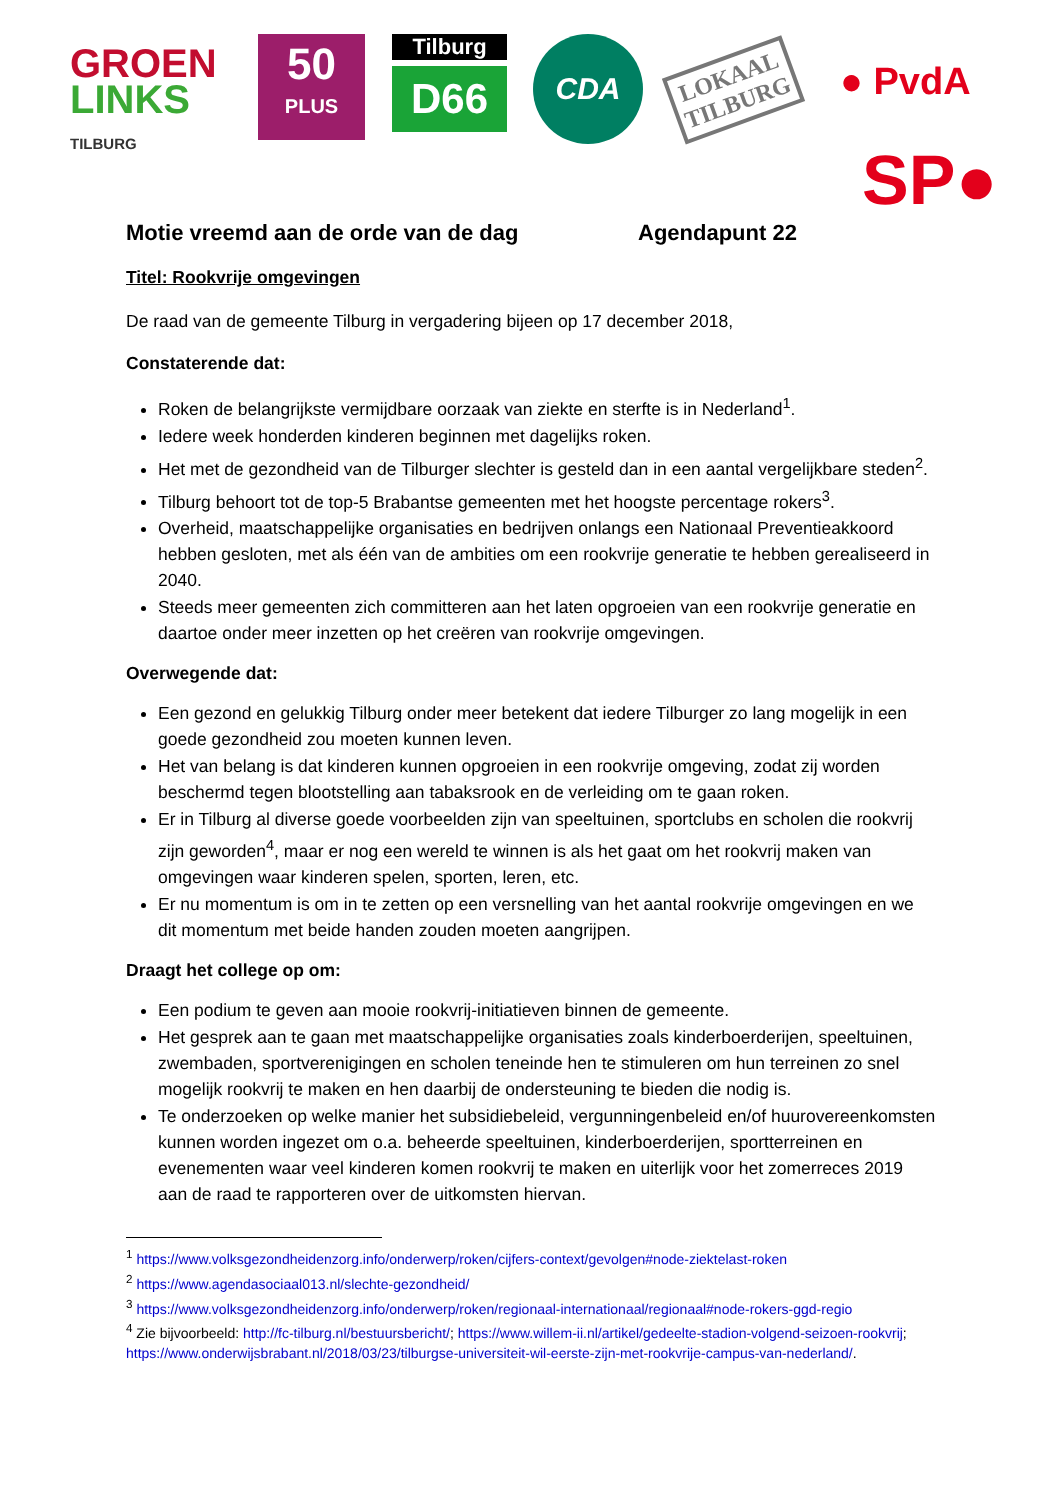GROEN
LINKS
TILBURG
50
PLUS
Tilburg
D66
CDA
LOKAAL
TILBURG
● PvdA
SP●
Motie vreemd aan de orde van de dag Agendapunt 22
Titel: Rookvrije omgevingen
De raad van de gemeente Tilburg in vergadering bijeen op 17 december 2018,
Constaterende dat:
Roken de belangrijkste vermijdbare oorzaak van ziekte en sterfte is in Nederland<sup>1</sup>.
Iedere week honderden kinderen beginnen met dagelijks roken.
Het met de gezondheid van de Tilburger slechter is gesteld dan in een aantal vergelijkbare steden<sup>2</sup>.
Tilburg behoort tot de top-5 Brabantse gemeenten met het hoogste percentage rokers<sup>3</sup>.
Overheid, maatschappelijke organisaties en bedrijven onlangs een Nationaal Preventieakkoord hebben gesloten, met als één van de ambities om een rookvrije generatie te hebben gerealiseerd in 2040.
Steeds meer gemeenten zich committeren aan het laten opgroeien van een rookvrije generatie en daartoe onder meer inzetten op het creëren van rookvrije omgevingen.
Overwegende dat:
Een gezond en gelukkig Tilburg onder meer betekent dat iedere Tilburger zo lang mogelijk in een goede gezondheid zou moeten kunnen leven.
Het van belang is dat kinderen kunnen opgroeien in een rookvrije omgeving, zodat zij worden beschermd tegen blootstelling aan tabaksrook en de verleiding om te gaan roken.
Er in Tilburg al diverse goede voorbeelden zijn van speeltuinen, sportclubs en scholen die rookvrij zijn geworden<sup>4</sup>, maar er nog een wereld te winnen is als het gaat om het rookvrij maken van omgevingen waar kinderen spelen, sporten, leren, etc.
Er nu momentum is om in te zetten op een versnelling van het aantal rookvrije omgevingen en we dit momentum met beide handen zouden moeten aangrijpen.
Draagt het college op om:
Een podium te geven aan mooie rookvrij-initiatieven binnen de gemeente.
Het gesprek aan te gaan met maatschappelijke organisaties zoals kinderboerderijen, speeltuinen, zwembaden, sportverenigingen en scholen teneinde hen te stimuleren om hun terreinen zo snel mogelijk rookvrij te maken en hen daarbij de ondersteuning te bieden die nodig is.
Te onderzoeken op welke manier het subsidiebeleid, vergunningenbeleid en/of huurovereenkomsten kunnen worden ingezet om o.a. beheerde speeltuinen, kinderboerderijen, sportterreinen en evenementen waar veel kinderen komen rookvrij te maken en uiterlijk voor het zomerreces 2019 aan de raad te rapporteren over de uitkomsten hiervan.
<sup>1</sup> https://www.volksgezondheidenzorg.info/onderwerp/roken/cijfers-context/gevolgen#node-ziektelast-roken
<sup>2</sup> https://www.agendasociaal013.nl/slechte-gezondheid/
<sup>3</sup> https://www.volksgezondheidenzorg.info/onderwerp/roken/regionaal-internationaal/regionaal#node-rokers-ggd-regio
<sup>4</sup> Zie bijvoorbeeld: http://fc-tilburg.nl/bestuursbericht/; https://www.willem-ii.nl/artikel/gedeelte-stadion-volgend-seizoen-rookvrij; https://www.onderwijsbrabant.nl/2018/03/23/tilburgse-universiteit-wil-eerste-zijn-met-rookvrije-campus-van-nederland/.